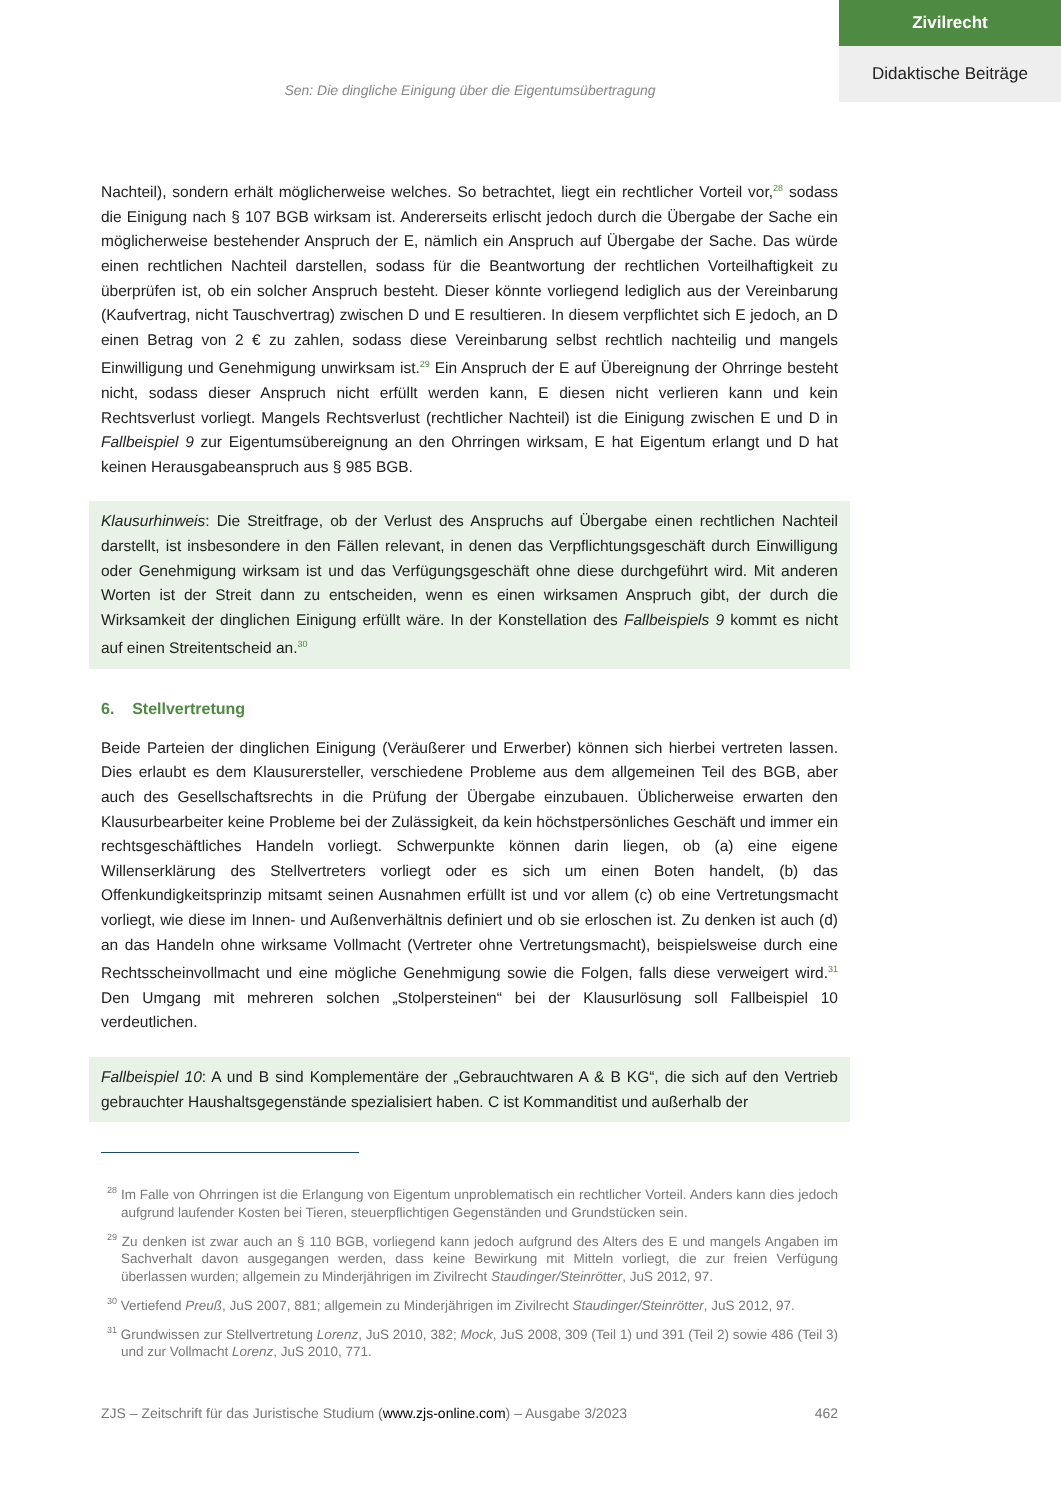Zivilrecht
Didaktische Beiträge
Sen: Die dingliche Einigung über die Eigentumsübertragung
Nachteil), sondern erhält möglicherweise welches. So betrachtet, liegt ein rechtlicher Vorteil vor,<sup>28</sup> sodass die Einigung nach § 107 BGB wirksam ist. Andererseits erlischt jedoch durch die Übergabe der Sache ein möglicherweise bestehender Anspruch der E, nämlich ein Anspruch auf Übergabe der Sache. Das würde einen rechtlichen Nachteil darstellen, sodass für die Beantwortung der rechtlichen Vorteilhaftigkeit zu überprüfen ist, ob ein solcher Anspruch besteht. Dieser könnte vorliegend lediglich aus der Vereinbarung (Kaufvertrag, nicht Tauschvertrag) zwischen D und E resultieren. In diesem verpflichtet sich E jedoch, an D einen Betrag von 2 € zu zahlen, sodass diese Vereinbarung selbst rechtlich nachteilig und mangels Einwilligung und Genehmigung unwirksam ist.<sup>29</sup> Ein Anspruch der E auf Übereignung der Ohrringe besteht nicht, sodass dieser Anspruch nicht erfüllt werden kann, E diesen nicht verlieren kann und kein Rechtsverlust vorliegt. Mangels Rechtsverlust (rechtlicher Nachteil) ist die Einigung zwischen E und D in Fallbeispiel 9 zur Eigentumsübereignung an den Ohrringen wirksam, E hat Eigentum erlangt und D hat keinen Herausgabeanspruch aus § 985 BGB.
Klausurhinweis: Die Streitfrage, ob der Verlust des Anspruchs auf Übergabe einen rechtlichen Nachteil darstellt, ist insbesondere in den Fällen relevant, in denen das Verpflichtungsgeschäft durch Einwilligung oder Genehmigung wirksam ist und das Verfügungsgeschäft ohne diese durchgeführt wird. Mit anderen Worten ist der Streit dann zu entscheiden, wenn es einen wirksamen Anspruch gibt, der durch die Wirksamkeit der dinglichen Einigung erfüllt wäre. In der Konstellation des Fallbeispiels 9 kommt es nicht auf einen Streitentscheid an.<sup>30</sup>
6. Stellvertretung
Beide Parteien der dinglichen Einigung (Veräußerer und Erwerber) können sich hierbei vertreten lassen. Dies erlaubt es dem Klausurersteller, verschiedene Probleme aus dem allgemeinen Teil des BGB, aber auch des Gesellschaftsrechts in die Prüfung der Übergabe einzubauen. Üblicherweise erwarten den Klausurbearbeiter keine Probleme bei der Zulässigkeit, da kein höchstpersönliches Geschäft und immer ein rechtsgeschäftliches Handeln vorliegt. Schwerpunkte können darin liegen, ob (a) eine eigene Willenserklärung des Stellvertreters vorliegt oder es sich um einen Boten handelt, (b) das Offenkundigkeitsprinzip mitsamt seinen Ausnahmen erfüllt ist und vor allem (c) ob eine Vertretungsmacht vorliegt, wie diese im Innen- und Außenverhältnis definiert und ob sie erloschen ist. Zu denken ist auch (d) an das Handeln ohne wirksame Vollmacht (Vertreter ohne Vertretungsmacht), beispielsweise durch eine Rechtsscheinvollmacht und eine mögliche Genehmigung sowie die Folgen, falls diese verweigert wird.<sup>31</sup> Den Umgang mit mehreren solchen „Stolpersteinen“ bei der Klausurlösung soll Fallbeispiel 10 verdeutlichen.
Fallbeispiel 10: A und B sind Komplementäre der „Gebrauchtwaren A & B KG“, die sich auf den Vertrieb gebrauchter Haushaltsgegenstände spezialisiert haben. C ist Kommanditist und außerhalb der
<sup>28</sup> Im Falle von Ohrringen ist die Erlangung von Eigentum unproblematisch ein rechtlicher Vorteil. Anders kann dies jedoch aufgrund laufender Kosten bei Tieren, steuerpflichtigen Gegenständen und Grundstücken sein.
<sup>29</sup> Zu denken ist zwar auch an § 110 BGB, vorliegend kann jedoch aufgrund des Alters des E und mangels Angaben im Sachverhalt davon ausgegangen werden, dass keine Bewirkung mit Mitteln vorliegt, die zur freien Verfügung überlassen wurden; allgemein zu Minderjährigen im Zivilrecht Staudinger/Steinrötter, JuS 2012, 97.
<sup>30</sup> Vertiefend Preuß, JuS 2007, 881; allgemein zu Minderjährigen im Zivilrecht Staudinger/Steinrötter, JuS 2012, 97.
<sup>31</sup> Grundwissen zur Stellvertretung Lorenz, JuS 2010, 382; Mock, JuS 2008, 309 (Teil 1) und 391 (Teil 2) sowie 486 (Teil 3) und zur Vollmacht Lorenz, JuS 2010, 771.
ZJS – Zeitschrift für das Juristische Studium (www.zjs-online.com) – Ausgabe 3/2023 462